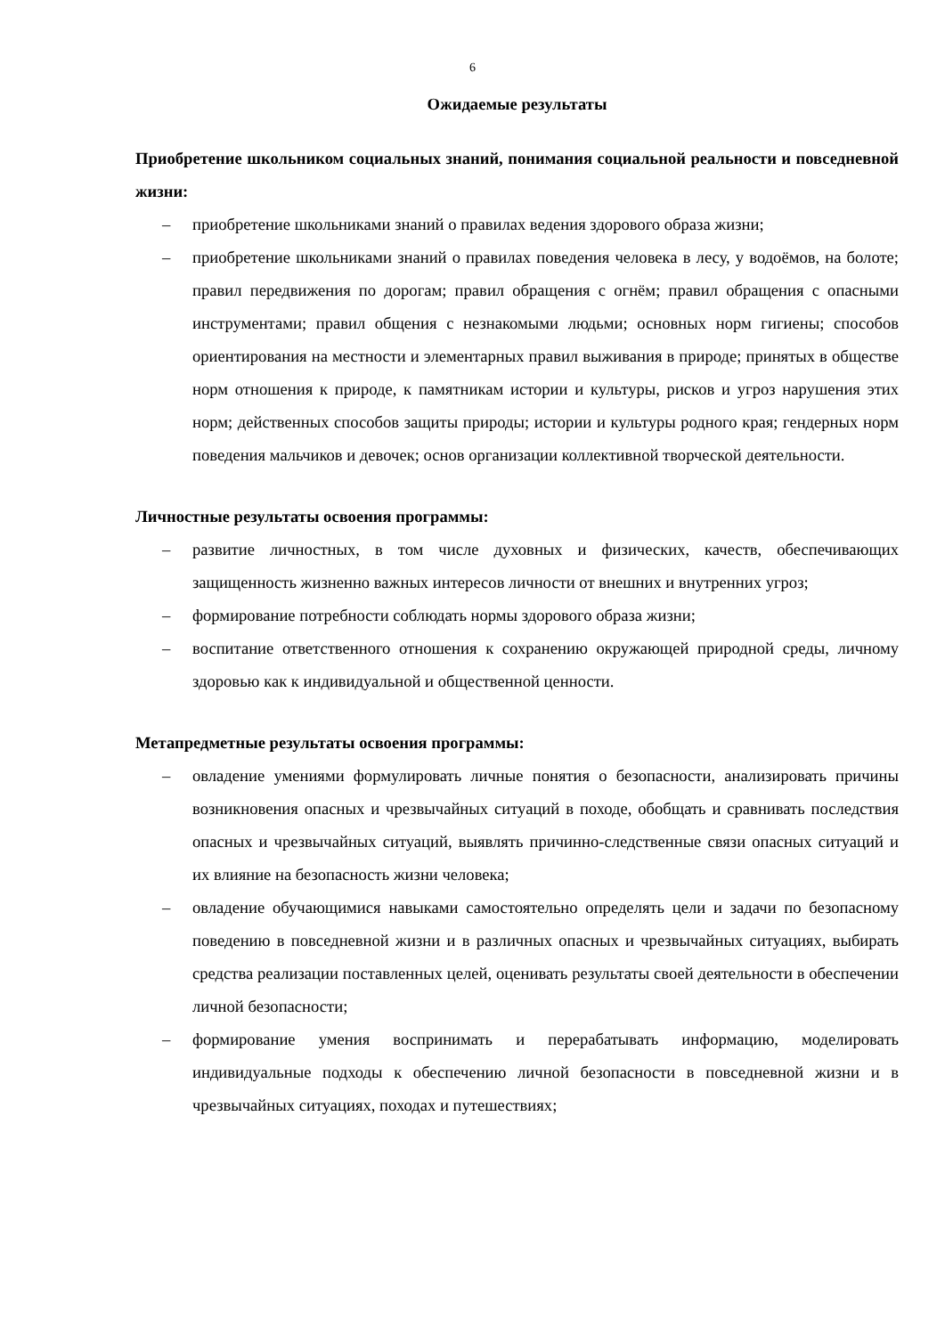6
Ожидаемые результаты
Приобретение школьником социальных знаний, понимания социальной реальности и повседневной жизни:
– приобретение школьниками знаний о правилах ведения здорового образа жизни;
– приобретение школьниками знаний о правилах поведения человека в лесу, у водоёмов, на болоте; правил передвижения по дорогам; правил обращения с огнём; правил обращения с опасными инструментами; правил общения с незнакомыми людьми; основных норм гигиены; способов ориентирования на местности и элементарных правил выживания в природе; принятых в обществе норм отношения к природе, к памятникам истории и культуры, рисков и угроз нарушения этих норм; действенных способов защиты природы; истории и культуры родного края; гендерных норм поведения мальчиков и девочек; основ организации коллективной творческой деятельности.
Личностные результаты освоения программы:
– развитие личностных, в том числе духовных и физических, качеств, обеспечивающих защищенность жизненно важных интересов личности от внешних и внутренних угроз;
– формирование потребности соблюдать нормы здорового образа жизни;
– воспитание ответственного отношения к сохранению окружающей природной среды, личному здоровью как к индивидуальной и общественной ценности.
Метапредметные результаты освоения программы:
– овладение умениями формулировать личные понятия о безопасности, анализировать причины возникновения опасных и чрезвычайных ситуаций в походе, обобщать и сравнивать последствия опасных и чрезвычайных ситуаций, выявлять причинно-следственные связи опасных ситуаций и их влияние на безопасность жизни человека;
– овладение обучающимися навыками самостоятельно определять цели и задачи по безопасному поведению в повседневной жизни и в различных опасных и чрезвычайных ситуациях, выбирать средства реализации поставленных целей, оценивать результаты своей деятельности в обеспечении личной безопасности;
– формирование умения воспринимать и перерабатывать информацию, моделировать индивидуальные подходы к обеспечению личной безопасности в повседневной жизни и в чрезвычайных ситуациях, походах и путешествиях;